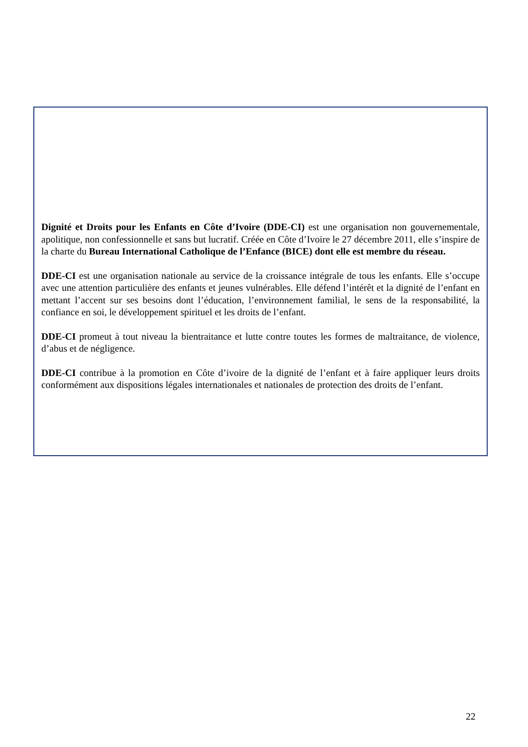Dignité et Droits pour les Enfants en Côte d’Ivoire (DDE-CI) est une organisation non gouvernementale, apolitique, non confessionnelle et sans but lucratif. Créée en Côte d’Ivoire le 27 décembre 2011, elle s’inspire de la charte du Bureau International Catholique de l’Enfance (BICE) dont elle est membre du réseau.
DDE-CI est une organisation nationale au service de la croissance intégrale de tous les enfants. Elle s’occupe avec une attention particulière des enfants et jeunes vulnérables. Elle défend l’intérêt et la dignité de l’enfant en mettant l’accent sur ses besoins dont l’éducation, l’environnement familial, le sens de la responsabilité, la confiance en soi, le développement spirituel et les droits de l’enfant.
DDE-CI promeut à tout niveau la bientraitance et lutte contre toutes les formes de maltraitance, de violence, d’abus et de négligence.
DDE-CI contribue à la promotion en Côte d’ivoire de la dignité de l’enfant et à faire appliquer leurs droits conformément aux dispositions légales internationales et nationales de protection des droits de l’enfant.
22